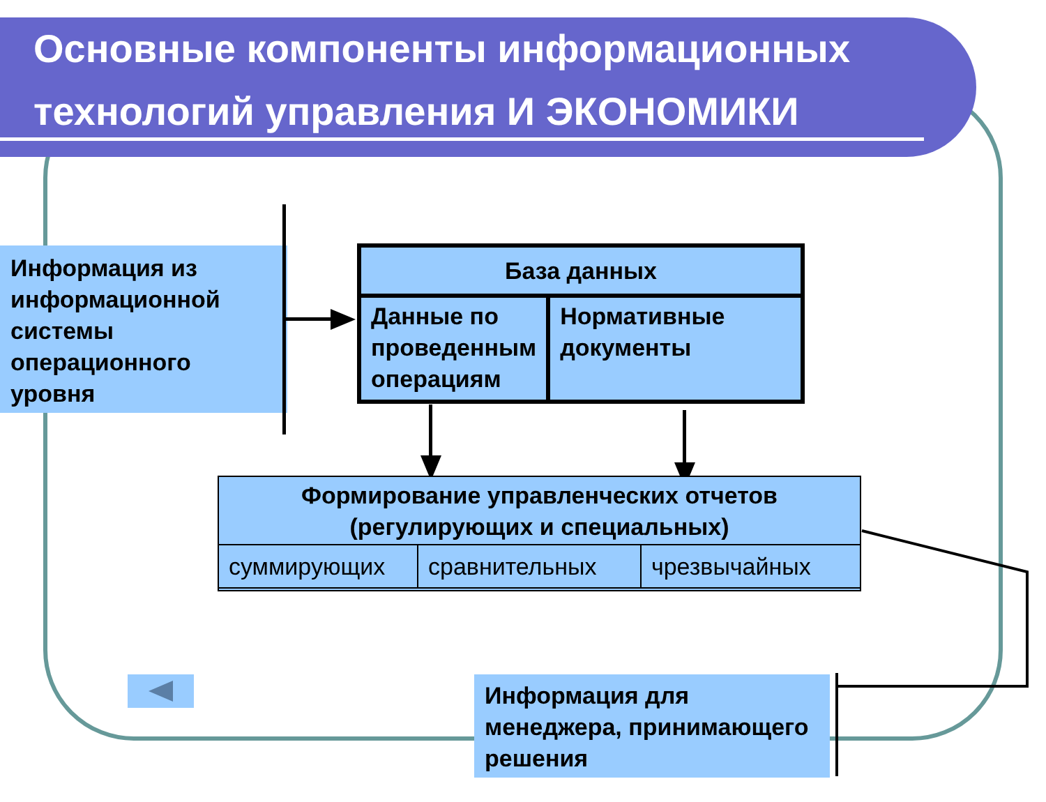Основные компоненты информационных
технологий управления И ЭКОНОМИКИ
Информация из информационной системы операционного уровня
База данных
Данные по проведенным операциям
Нормативные документы
Формирование управленческих отчетов
(регулирующих и специальных)
суммирующих сравнительных чрезвычайных
Информация для менеджера, принимающего решения